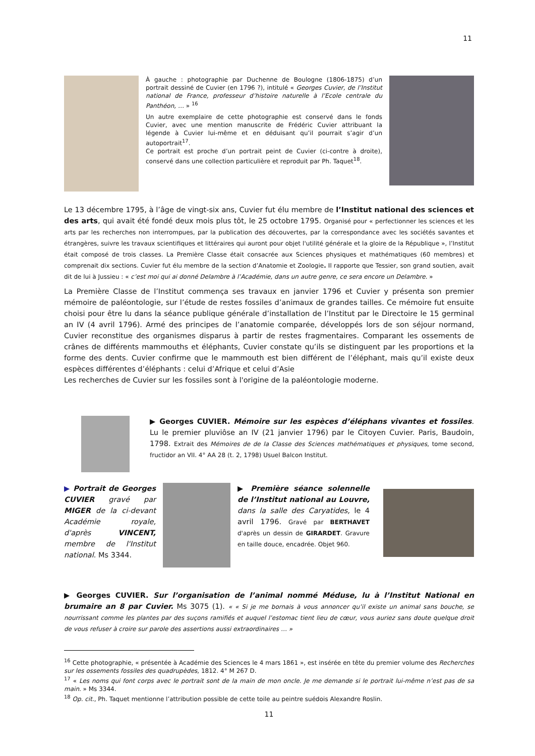11
À gauche : photographie par Duchenne de Boulogne (1806-1875) d’un portrait dessiné de Cuvier (en 1796 ?), intitulé « Georges Cuvier, de l’Institut national de France, professeur d’histoire naturelle à l’Ecole centrale du Panthéon, … » <sup>16</sup>
Un autre exemplaire de cette photographie est conservé dans le fonds Cuvier, avec une mention manuscrite de Frédéric Cuvier attribuant la légende à Cuvier lui-même et en déduisant qu’il pourrait s’agir d’un autoportrait<sup>17</sup>.
Ce portrait est proche d’un portrait peint de Cuvier (ci-contre à droite), conservé dans une collection particulière et reproduit par Ph. Taquet<sup>18</sup>.
Le 13 décembre 1795, à l’âge de vingt-six ans, Cuvier fut élu membre de l’Institut national des sciences et des arts, qui avait été fondé deux mois plus tôt, le 25 octobre 1795. Organisé pour « perfectionner les sciences et les arts par les recherches non interrompues, par la publication des découvertes, par la correspondance avec les sociétés savantes et étrangères, suivre les travaux scientifiques et littéraires qui auront pour objet l'utilité générale et la gloire de la République », l’Institut était composé de trois classes. La Première Classe était consacrée aux Sciences physiques et mathématiques (60 membres) et comprenait dix sections. Cuvier fut élu membre de la section d’Anatomie et Zoologie. Il rapporte que Tessier, son grand soutien, avait dit de lui à Jussieu : « c’est moi qui ai donné Delambre à l’Académie, dans un autre genre, ce sera encore un Delambre. »
La Première Classe de l’Institut commença ses travaux en janvier 1796 et Cuvier y présenta son premier mémoire de paléontologie, sur l’étude de restes fossiles d’animaux de grandes tailles. Ce mémoire fut ensuite choisi pour être lu dans la séance publique générale d’installation de l’Institut par le Directoire le 15 germinal an IV (4 avril 1796). Armé des principes de l’anatomie comparée, développés lors de son séjour normand, Cuvier reconstitue des organismes disparus à partir de restes fragmentaires. Comparant les ossements de crânes de différents mammouths et éléphants, Cuvier constate qu’ils se distinguent par les proportions et la forme des dents. Cuvier confirme que le mammouth est bien différent de l’éléphant, mais qu’il existe deux espèces différentes d’éléphants : celui d’Afrique et celui d’Asie
Les recherches de Cuvier sur les fossiles sont à l'origine de la paléontologie moderne.
▶ Georges CUVIER. Mémoire sur les espèces d’éléphans vivantes et fossiles. Lu le premier pluviôse an IV (21 janvier 1796) par le Citoyen Cuvier. Paris, Baudoin, 1798. Extrait des Mémoires de de la Classe des Sciences mathématiques et physiques, tome second, fructidor an VII. 4° AA 28 (t. 2, 1798) Usuel Balcon Institut.
▶ Portrait de Georges CUVIER gravé par MIGER de la ci-devant Académie royale, d'après VINCENT, membre de l'Institut national. Ms 3344.
▶ Première séance solennelle de l’Institut national au Louvre, dans la salle des Caryatides, le 4 avril 1796. Gravé par BERTHAVET d'après un dessin de GIRARDET. Gravure en taille douce, encadrée. Objet 960.
▶ Georges CUVIER. Sur l’organisation de l’animal nommé Méduse, lu à l’Institut National en brumaire an 8 par Cuvier. Ms 3075 (1). « « Si je me bornais à vous annoncer qu’il existe un animal sans bouche, se nourrissant comme les plantes par des suçons ramifiés et auquel l’estomac tient lieu de cœur, vous auriez sans doute quelque droit de vous refuser à croire sur parole des assertions aussi extraordinaires … »
<sup>16</sup> Cette photographie, « présentée à Académie des Sciences le 4 mars 1861 », est insérée en tête du premier volume des Recherches sur les ossements fossiles des quadrupèdes, 1812. 4° M 267 D.
<sup>17</sup> « Les noms qui font corps avec le portrait sont de la main de mon oncle. Je me demande si le portrait lui-même n’est pas de sa main. » Ms 3344.
<sup>18</sup> Op. cit., Ph. Taquet mentionne l’attribution possible de cette toile au peintre suédois Alexandre Roslin.
11